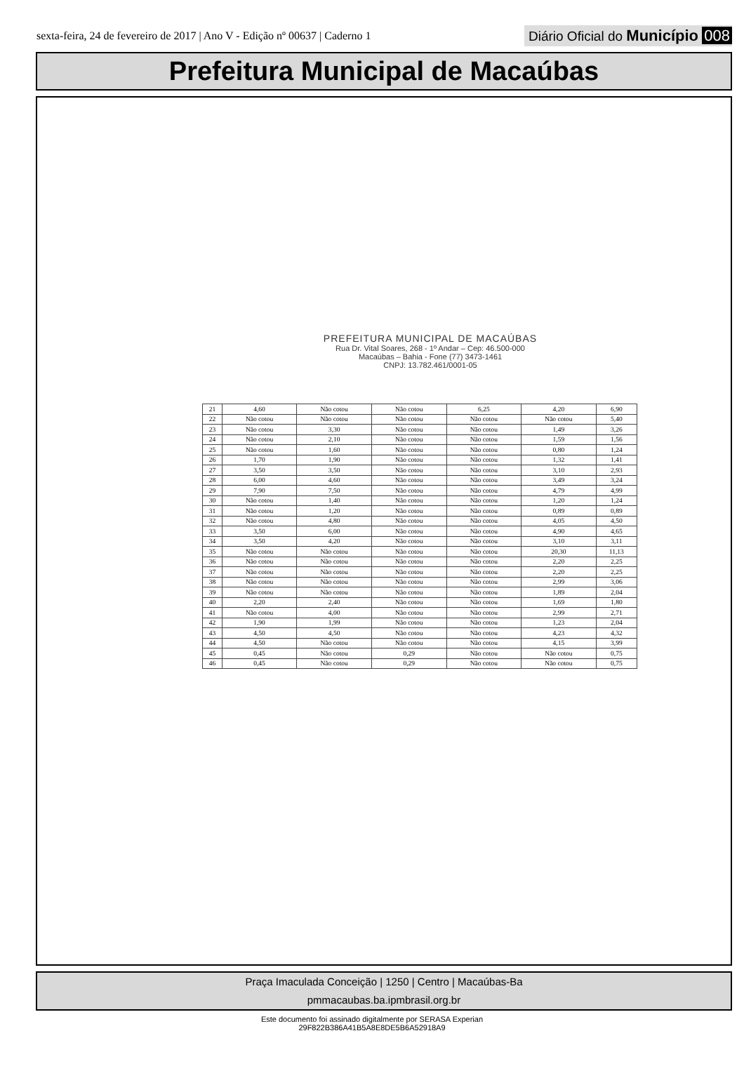sexta-feira, 24 de fevereiro de 2017 | Ano V - Edição nº 00637 | Caderno 1 Diário Oficial do Município 008
Prefeitura Municipal de Macaúbas
PREFEITURA MUNICIPAL DE MACAÚBAS
Rua Dr. Vital Soares, 268 - 1º Andar – Cep: 46.500-000
Macaúbas – Bahia - Fone (77) 3473-1461
CNPJ: 13.782.461/0001-05
| 21 | 4,60 | Não cotou | Não cotou | 6,25 | 4,20 | 6,90 |
| 22 | Não cotou | Não cotou | Não cotou | Não cotou | Não cotou | 5,40 |
| 23 | Não cotou | 3,30 | Não cotou | Não cotou | 1,49 | 3,26 |
| 24 | Não cotou | 2,10 | Não cotou | Não cotou | 1,59 | 1,56 |
| 25 | Não cotou | 1,60 | Não cotou | Não cotou | 0,80 | 1,24 |
| 26 | 1,70 | 1,90 | Não cotou | Não cotou | 1,32 | 1,41 |
| 27 | 3,50 | 3,50 | Não cotou | Não cotou | 3,10 | 2,93 |
| 28 | 6,00 | 4,60 | Não cotou | Não cotou | 3,49 | 3,24 |
| 29 | 7,90 | 7,50 | Não cotou | Não cotou | 4,79 | 4,99 |
| 30 | Não cotou | 1,40 | Não cotou | Não cotou | 1,20 | 1,24 |
| 31 | Não cotou | 1,20 | Não cotou | Não cotou | 0,89 | 0,89 |
| 32 | Não cotou | 4,80 | Não cotou | Não cotou | 4,05 | 4,50 |
| 33 | 3,50 | 6,00 | Não cotou | Não cotou | 4,90 | 4,65 |
| 34 | 3,50 | 4,20 | Não cotou | Não cotou | 3,10 | 3,11 |
| 35 | Não cotou | Não cotou | Não cotou | Não cotou | 20,30 | 11,13 |
| 36 | Não cotou | Não cotou | Não cotou | Não cotou | 2,20 | 2,25 |
| 37 | Não cotou | Não cotou | Não cotou | Não cotou | 2,20 | 2,25 |
| 38 | Não cotou | Não cotou | Não cotou | Não cotou | 2,99 | 3,06 |
| 39 | Não cotou | Não cotou | Não cotou | Não cotou | 1,89 | 2,04 |
| 40 | 2,20 | 2,40 | Não cotou | Não cotou | 1,69 | 1,80 |
| 41 | Não cotou | 4,00 | Não cotou | Não cotou | 2,99 | 2,71 |
| 42 | 1,90 | 1,99 | Não cotou | Não cotou | 1,23 | 2,04 |
| 43 | 4,50 | 4,50 | Não cotou | Não cotou | 4,23 | 4,32 |
| 44 | 4,50 | Não cotou | Não cotou | Não cotou | 4,15 | 3,99 |
| 45 | 0,45 | Não cotou | 0,29 | Não cotou | Não cotou | 0,75 |
| 46 | 0,45 | Não cotou | 0,29 | Não cotou | Não cotou | 0,75 |
Praça Imaculada Conceição | 1250 | Centro | Macaúbas-Ba
pmmacaubas.ba.ipmbrasil.org.br
Este documento foi assinado digitalmente por SERASA Experian
29F822B386A41B5A8E8DE5B6A52918A9